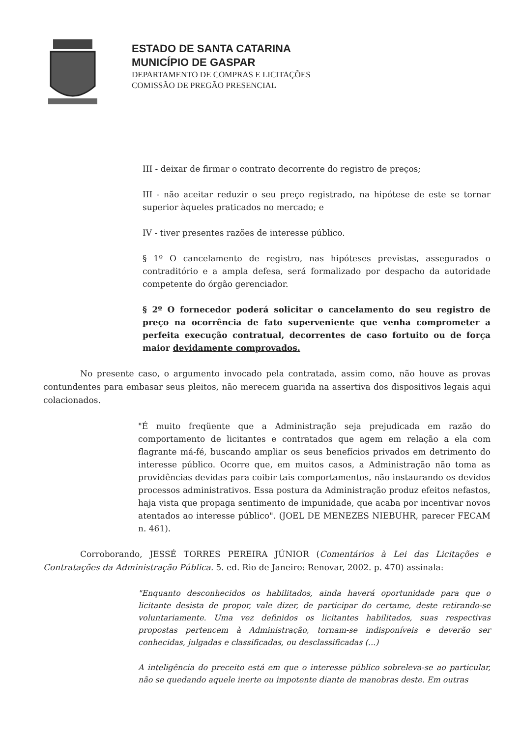ESTADO DE SANTA CATARINA
MUNICÍPIO DE GASPAR
DEPARTAMENTO DE COMPRAS E LICITAÇÕES
COMISSÃO DE PREGÃO PRESENCIAL
III - deixar de firmar o contrato decorrente do registro de preços;
III - não aceitar reduzir o seu preço registrado, na hipótese de este se tornar superior àqueles praticados no mercado; e
IV - tiver presentes razões de interesse público.
§ 1º O cancelamento de registro, nas hipóteses previstas, assegurados o contraditório e a ampla defesa, será formalizado por despacho da autoridade competente do órgão gerenciador.
§ 2º O fornecedor poderá solicitar o cancelamento do seu registro de preço na ocorrência de fato superveniente que venha comprometer a perfeita execução contratual, decorrentes de caso fortuito ou de força maior devidamente comprovados.
No presente caso, o argumento invocado pela contratada, assim como, não houve as provas contundentes para embasar seus pleitos, não merecem guarida na assertiva dos dispositivos legais aqui colacionados.
"É muito freqüente que a Administração seja prejudicada em razão do comportamento de licitantes e contratados que agem em relação a ela com flagrante má-fé, buscando ampliar os seus benefícios privados em detrimento do interesse público. Ocorre que, em muitos casos, a Administração não toma as providências devidas para coibir tais comportamentos, não instaurando os devidos processos administrativos. Essa postura da Administração produz efeitos nefastos, haja vista que propaga sentimento de impunidade, que acaba por incentivar novos atentados ao interesse público". (JOEL DE MENEZES NIEBUHR, parecer FECAM n. 461).
Corroborando, JESSÉ TORRES PEREIRA JÚNIOR (Comentários à Lei das Licitações e Contratações da Administração Pública. 5. ed. Rio de Janeiro: Renovar, 2002. p. 470) assinala:
"Enquanto desconhecidos os habilitados, ainda haverá oportunidade para que o licitante desista de propor, vale dizer, de participar do certame, deste retirando-se voluntariamente. Uma vez definidos os licitantes habilitados, suas respectivas propostas pertencem à Administração, tornam-se indisponíveis e deverão ser conhecidas, julgadas e classificadas, ou desclassificadas (...)
A inteligência do preceito está em que o interesse público sobreleva-se ao particular, não se quedando aquele inerte ou impotente diante de manobras deste. Em outras